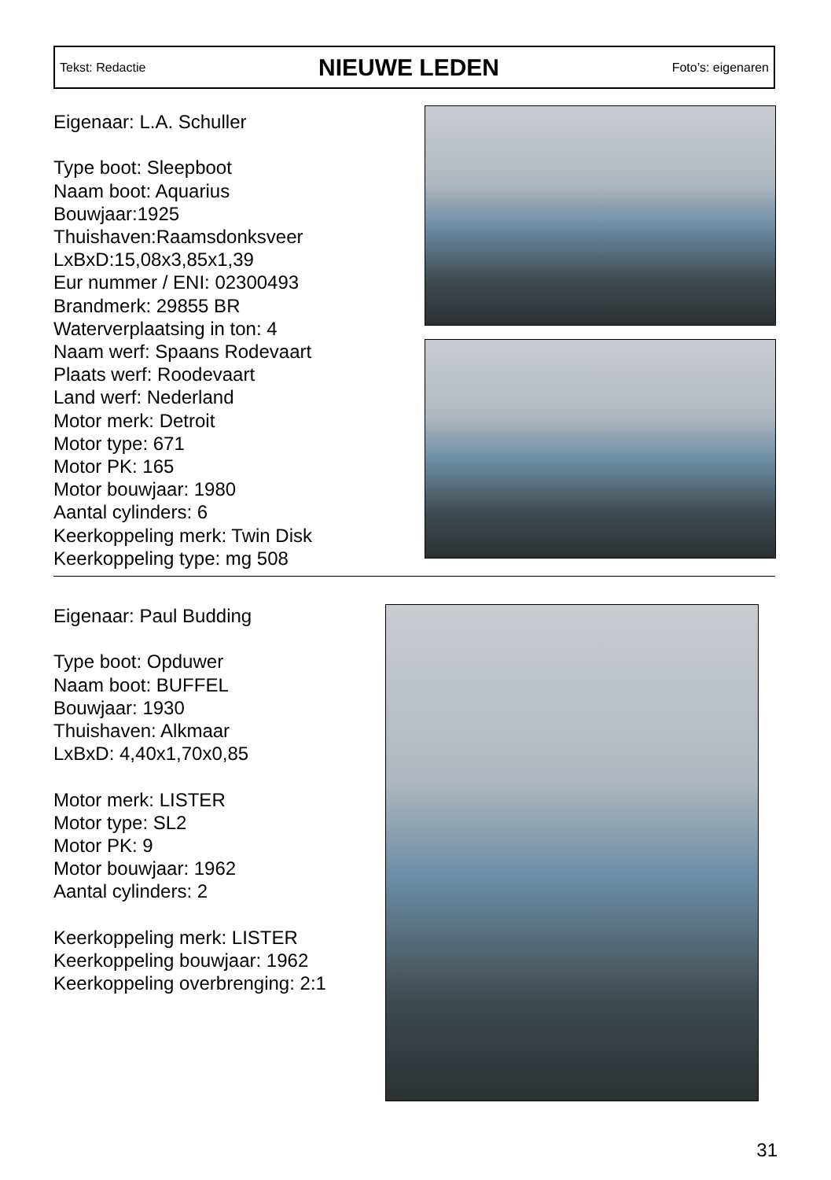Tekst: Redactie
NIEUWE LEDEN
Foto’s: eigenaren
Eigenaar: L.A. Schuller
Type boot: Sleepboot
Naam boot: Aquarius
Bouwjaar:1925
Thuishaven:Raamsdonksveer
LxBxD:15,08x3,85x1,39
Eur nummer / ENI: 02300493
Brandmerk: 29855 BR
Waterverplaatsing in ton: 4
Naam werf: Spaans Rodevaart
Plaats werf: Roodevaart
Land werf: Nederland
Motor merk: Detroit
Motor type: 671
Motor PK: 165
Motor bouwjaar: 1980
Aantal cylinders: 6
Keerkoppeling merk: Twin Disk
Keerkoppeling type: mg 508
Eigenaar: Paul Budding
Type boot: Opduwer
Naam boot: BUFFEL
Bouwjaar: 1930
Thuishaven: Alkmaar
LxBxD: 4,40x1,70x0,85
Motor merk: LISTER
Motor type: SL2
Motor PK: 9
Motor bouwjaar: 1962
Aantal cylinders: 2
Keerkoppeling merk: LISTER
Keerkoppeling bouwjaar: 1962
Keerkoppeling overbrenging: 2:1
31